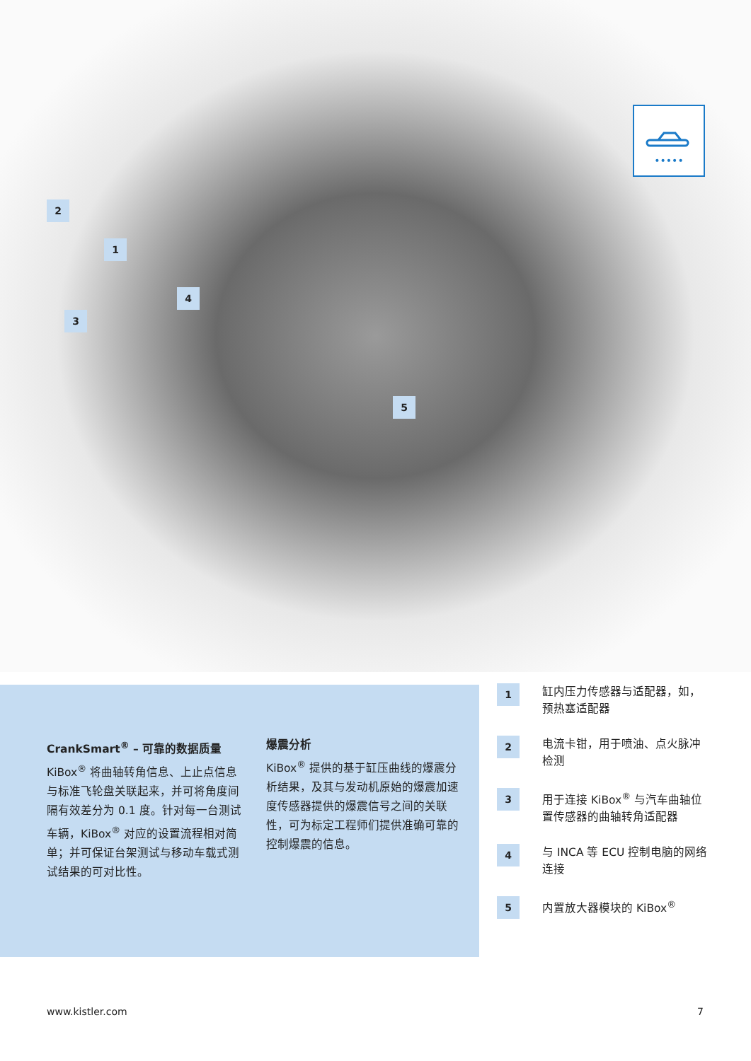•••••
2
1
4
3
5
CrankSmart<sup>®</sup> – 可靠的数据质量
KiBox<sup>®</sup> 将曲轴转角信息、上止点信息与标准飞轮盘关联起来，并可将角度间隔有效差分为 0.1 度。针对每一台测试车辆，KiBox<sup>®</sup> 对应的设置流程相对简单；并可保证台架测试与移动车载式测试结果的可对比性。
爆震分析
KiBox<sup>®</sup> 提供的基于缸压曲线的爆震分析结果，及其与发动机原始的爆震加速度传感器提供的爆震信号之间的关联性，可为标定工程师们提供准确可靠的控制爆震的信息。
1
缸内压力传感器与适配器，如，预热塞适配器
2
电流卡钳，用于喷油、点火脉冲检测
3
用于连接 KiBox<sup>®</sup> 与汽车曲轴位置传感器的曲轴转角适配器
4
与 INCA 等 ECU 控制电脑的网络连接
5
内置放大器模块的 KiBox<sup>®</sup>
www.kistler.com 7